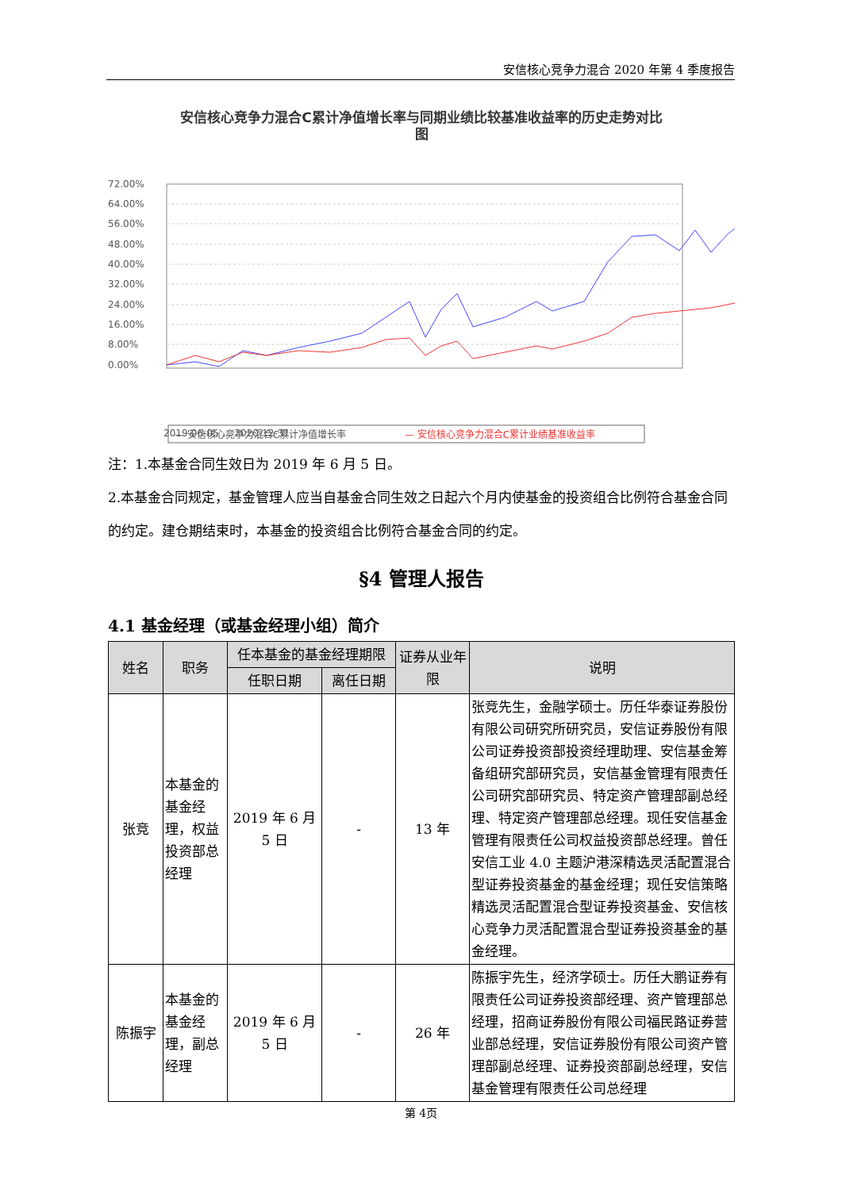安信核心竞争力混合 2020 年第 4 季度报告
安信核心竞争力混合C累计净值增长率与同期业绩比较基准收益率的历史走势对比
图
72.00%
64.00%
56.00%
48.00%
40.00%
32.00%
24.00%
16.00%
8.00%
0.00%
2019-06-05 … 2020-12-31
— 安信核心竞争力混合C累计净值增长率
— 安信核心竞争力混合C累计业绩基准收益率
注：1.本基金合同生效日为 2019 年 6 月 5 日。
2.本基金合同规定，基金管理人应当自基金合同生效之日起六个月内使基金的投资组合比例符合基金合同的约定。建仓期结束时，本基金的投资组合比例符合基金合同的约定。
§4 管理人报告
4.1 基金经理（或基金经理小组）简介
| 姓名 | 职务 | 任本基金的基金经理期限 | | 证券从业年限 | 说明 |
| --- | --- | --- | --- | --- | --- |
| | | 任职日期 | 离任日期 | | |
| 张竞 | 本基金的基金经理，权益投资部总经理 | 2019 年 6 月 5 日 | - | 13 年 | 张竞先生，金融学硕士。历任华泰证券股份有限公司研究所研究员，安信证券股份有限公司证券投资部投资经理助理、安信基金筹备组研究部研究员，安信基金管理有限责任公司研究部研究员、特定资产管理部副总经理、特定资产管理部总经理。现任安信基金管理有限责任公司权益投资部总经理。曾任安信工业 4.0 主题沪港深精选灵活配置混合型证券投资基金的基金经理；现任安信策略精选灵活配置混合型证券投资基金、安信核心竞争力灵活配置混合型证券投资基金的基金经理。 |
| 陈振宇 | 本基金的基金经理，副总经理 | 2019 年 6 月 5 日 | - | 26 年 | 陈振宇先生，经济学硕士。历任大鹏证券有限责任公司证券投资部经理、资产管理部总经理，招商证券股份有限公司福民路证券营业部总经理，安信证券股份有限公司资产管理部副总经理、证券投资部副总经理，安信基金管理有限责任公司总经理 |
第 4页